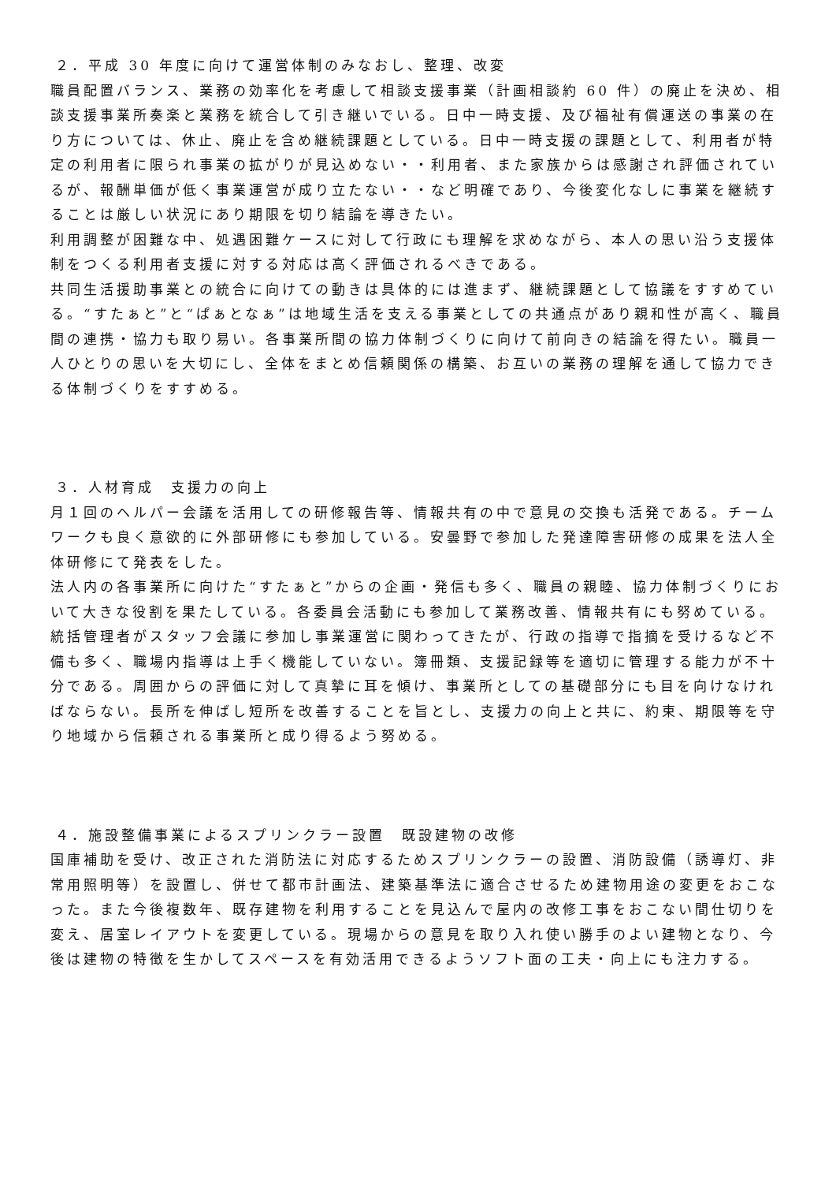２．平成 30 年度に向けて運営体制のみなおし、整理、改変
職員配置バランス、業務の効率化を考慮して相談支援事業（計画相談約 60 件）の廃止を決め、相談支援事業所奏楽と業務を統合して引き継いでいる。日中一時支援、及び福祉有償運送の事業の在り方については、休止、廃止を含め継続課題としている。日中一時支援の課題として、利用者が特定の利用者に限られ事業の拡がりが見込めない・・利用者、また家族からは感謝され評価されているが、報酬単価が低く事業運営が成り立たない・・など明確であり、今後変化なしに事業を継続することは厳しい状況にあり期限を切り結論を導きたい。
利用調整が困難な中、処遇困難ケースに対して行政にも理解を求めながら、本人の思い沿う支援体制をつくる利用者支援に対する対応は高く評価されるべきである。
共同生活援助事業との統合に向けての動きは具体的には進まず、継続課題として協議をすすめている。“すたぁと”と“ぱぁとなぁ”は地域生活を支える事業としての共通点があり親和性が高く、職員間の連携・協力も取り易い。各事業所間の協力体制づくりに向けて前向きの結論を得たい。職員一人ひとりの思いを大切にし、全体をまとめ信頼関係の構築、お互いの業務の理解を通して協力できる体制づくりをすすめる。
３．人材育成　支援力の向上
月１回のヘルパー会議を活用しての研修報告等、情報共有の中で意見の交換も活発である。チームワークも良く意欲的に外部研修にも参加している。安曇野で参加した発達障害研修の成果を法人全体研修にて発表をした。
法人内の各事業所に向けた“すたぁと”からの企画・発信も多く、職員の親睦、協力体制づくりにおいて大きな役割を果たしている。各委員会活動にも参加して業務改善、情報共有にも努めている。
統括管理者がスタッフ会議に参加し事業運営に関わってきたが、行政の指導で指摘を受けるなど不備も多く、職場内指導は上手く機能していない。簿冊類、支援記録等を適切に管理する能力が不十分である。周囲からの評価に対して真摯に耳を傾け、事業所としての基礎部分にも目を向けなければならない。長所を伸ばし短所を改善することを旨とし、支援力の向上と共に、約束、期限等を守り地域から信頼される事業所と成り得るよう努める。
４．施設整備事業によるスプリンクラー設置　既設建物の改修
国庫補助を受け、改正された消防法に対応するためスプリンクラーの設置、消防設備（誘導灯、非常用照明等）を設置し、併せて都市計画法、建築基準法に適合させるため建物用途の変更をおこなった。また今後複数年、既存建物を利用することを見込んで屋内の改修工事をおこない間仕切りを変え、居室レイアウトを変更している。現場からの意見を取り入れ使い勝手のよい建物となり、今後は建物の特徴を生かしてスペースを有効活用できるようソフト面の工夫・向上にも注力する。